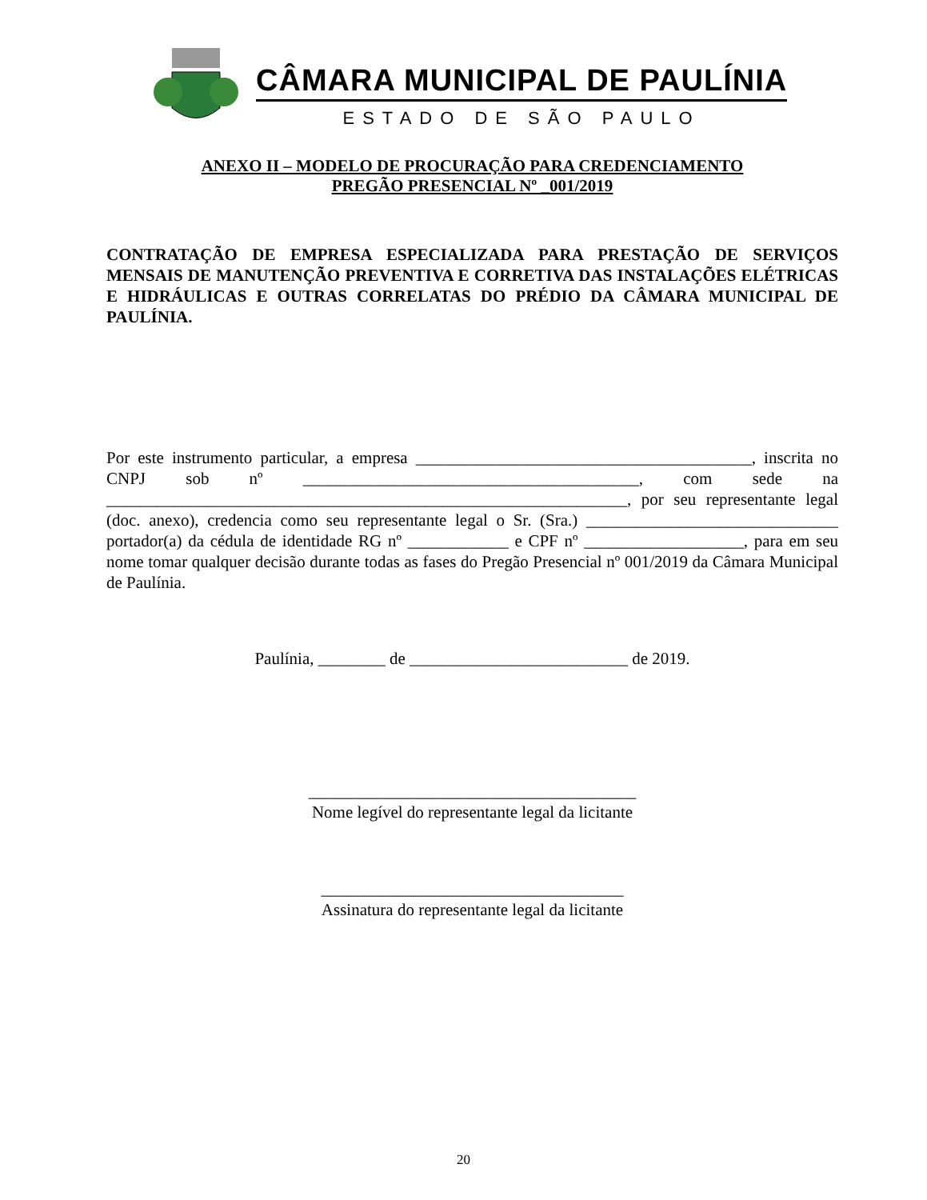CÂMARA MUNICIPAL DE PAULÍNIA
ESTADO DE SÃO PAULO
ANEXO II – MODELO DE PROCURAÇÃO PARA CREDENCIAMENTO
PREGÃO PRESENCIAL Nº _001/2019
CONTRATAÇÃO DE EMPRESA ESPECIALIZADA PARA PRESTAÇÃO DE SERVIÇOS MENSAIS DE MANUTENÇÃO PREVENTIVA E CORRETIVA DAS INSTALAÇÕES ELÉTRICAS E HIDRÁULICAS E OUTRAS CORRELATAS DO PRÉDIO DA CÂMARA MUNICIPAL DE PAULÍNIA.
Por este instrumento particular, a empresa ________________________________________, inscrita no CNPJ sob nº ________________________________________, com sede na ______________________________________________________________, por seu representante legal (doc. anexo), credencia como seu representante legal o Sr. (Sra.) ______________________________ portador(a) da cédula de identidade RG nº ____________ e CPF nº ___________________, para em seu nome tomar qualquer decisão durante todas as fases do Pregão Presencial nº 001/2019 da Câmara Municipal de Paulínia.
Paulínia, ________ de __________________________ de 2019.
_______________________________________
Nome legível do representante legal da licitante
____________________________________
Assinatura do representante legal da licitante
20